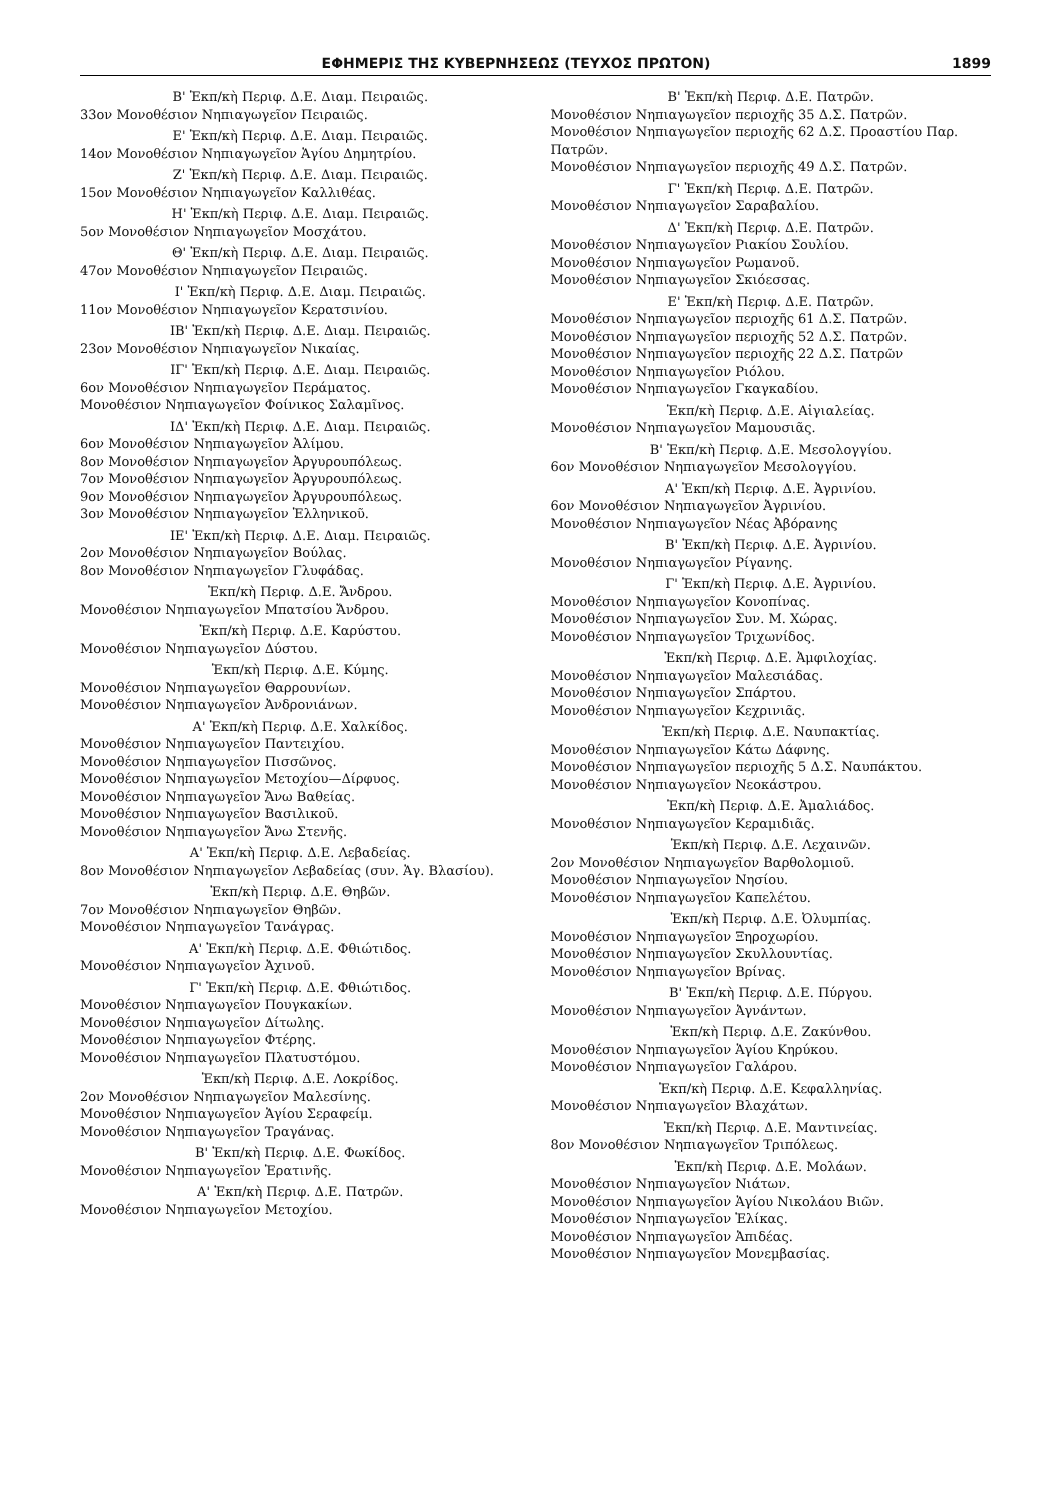ΕΦΗΜΕΡΙΣ ΤΗΣ ΚΥΒΕΡΝΗΣΕΩΣ (ΤΕΥΧΟΣ ΠΡΩΤΟΝ) 1899
Β' Ἐκπ/κὴ Περιφ. Δ.Ε. Διαμ. Πειραιῶς.
33ον Μονοθέσιον Νηπιαγωγεῖον Πειραιῶς.
Ε' Ἐκπ/κὴ Περιφ. Δ.Ε. Διαμ. Πειραιῶς.
14ον Μονοθέσιον Νηπιαγωγεῖον Ἁγίου Δημητρίου.
Ζ' Ἐκπ/κὴ Περιφ. Δ.Ε. Διαμ. Πειραιῶς.
15ον Μονοθέσιον Νηπιαγωγεῖον Καλλιθέας.
Η' Ἐκπ/κὴ Περιφ. Δ.Ε. Διαμ. Πειραιῶς.
5ον Μονοθέσιον Νηπιαγωγεῖον Μοσχάτου.
Θ' Ἐκπ/κὴ Περιφ. Δ.Ε. Διαμ. Πειραιῶς.
47ον Μονοθέσιον Νηπιαγωγεῖον Πειραιῶς.
Ι' Ἐκπ/κὴ Περιφ. Δ.Ε. Διαμ. Πειραιῶς.
11ον Μονοθέσιον Νηπιαγωγεῖον Κερατσινίου.
ΙΒ' Ἐκπ/κὴ Περιφ. Δ.Ε. Διαμ. Πειραιῶς.
23ον Μονοθέσιον Νηπιαγωγεῖον Νικαίας.
ΙΓ' Ἐκπ/κὴ Περιφ. Δ.Ε. Διαμ. Πειραιῶς.
6ον Μονοθέσιον Νηπιαγωγεῖον Περάματος.
Μονοθέσιον Νηπιαγωγεῖον Φοίνικος Σαλαμῖνος.
ΙΔ' Ἐκπ/κὴ Περιφ. Δ.Ε. Διαμ. Πειραιῶς.
6ον Μονοθέσιον Νηπιαγωγεῖον Ἀλίμου.
8ον Μονοθέσιον Νηπιαγωγεῖον Ἀργυρουπόλεως.
7ον Μονοθέσιον Νηπιαγωγεῖον Ἀργυρουπόλεως.
9ον Μονοθέσιον Νηπιαγωγεῖον Ἀργυρουπόλεως.
3ον Μονοθέσιον Νηπιαγωγεῖον Ἑλληνικοῦ.
ΙΕ' Ἐκπ/κὴ Περιφ. Δ.Ε. Διαμ. Πειραιῶς.
2ον Μονοθέσιον Νηπιαγωγεῖον Βούλας.
8ον Μονοθέσιον Νηπιαγωγεῖον Γλυφάδας.
Ἐκπ/κὴ Περιφ. Δ.Ε. Ἄνδρου.
Μονοθέσιον Νηπιαγωγεῖον Μπατσίου Ἄνδρου.
Ἐκπ/κὴ Περιφ. Δ.Ε. Καρύστου.
Μονοθέσιον Νηπιαγωγεῖον Δύστου.
Ἐκπ/κὴ Περιφ. Δ.Ε. Κύμης.
Μονοθέσιον Νηπιαγωγεῖον Θαρρουνίων.
Μονοθέσιον Νηπιαγωγεῖον Ἀνδρονιάνων.
Α' Ἐκπ/κὴ Περιφ. Δ.Ε. Χαλκίδος.
Μονοθέσιον Νηπιαγωγεῖον Παντειχίου.
Μονοθέσιον Νηπιαγωγεῖον Πισσῶνος.
Μονοθέσιον Νηπιαγωγεῖον Μετοχίου—Δίρφυος.
Μονοθέσιον Νηπιαγωγεῖον Ἄνω Βαθείας.
Μονοθέσιον Νηπιαγωγεῖον Βασιλικοῦ.
Μονοθέσιον Νηπιαγωγεῖον Ἄνω Στενῆς.
Α' Ἐκπ/κὴ Περιφ. Δ.Ε. Λεβαδείας.
8ον Μονοθέσιον Νηπιαγωγεῖον Λεβαδείας (συν. Ἁγ. Βλασίου).
Ἐκπ/κὴ Περιφ. Δ.Ε. Θηβῶν.
7ον Μονοθέσιον Νηπιαγωγεῖον Θηβῶν.
Μονοθέσιον Νηπιαγωγεῖον Τανάγρας.
Α' Ἐκπ/κὴ Περιφ. Δ.Ε. Φθιώτιδος.
Μονοθέσιον Νηπιαγωγεῖον Ἀχινοῦ.
Γ' Ἐκπ/κὴ Περιφ. Δ.Ε. Φθιώτιδος.
Μονοθέσιον Νηπιαγωγεῖον Πουγκακίων.
Μονοθέσιον Νηπιαγωγεῖον Δίτωλης.
Μονοθέσιον Νηπιαγωγεῖον Φτέρης.
Μονοθέσιον Νηπιαγωγεῖον Πλατυστόμου.
Ἐκπ/κὴ Περιφ. Δ.Ε. Λοκρίδος.
2ον Μονοθέσιον Νηπιαγωγεῖον Μαλεσίνης.
Μονοθέσιον Νηπιαγωγεῖον Ἁγίου Σεραφείμ.
Μονοθέσιον Νηπιαγωγεῖον Τραγάνας.
Β' Ἐκπ/κὴ Περιφ. Δ.Ε. Φωκίδος.
Μονοθέσιον Νηπιαγωγεῖον Ἐρατινῆς.
Α' Ἐκπ/κὴ Περιφ. Δ.Ε. Πατρῶν.
Μονοθέσιον Νηπιαγωγεῖον Μετοχίου.
Β' Ἐκπ/κὴ Περιφ. Δ.Ε. Πατρῶν.
Μονοθέσιον Νηπιαγωγεῖον περιοχῆς 35 Δ.Σ. Πατρῶν.
Μονοθέσιον Νηπιαγωγεῖον περιοχῆς 62 Δ.Σ. Προαστίου Παρ. Πατρῶν.
Μονοθέσιον Νηπιαγωγεῖον περιοχῆς 49 Δ.Σ. Πατρῶν.
Γ' Ἐκπ/κὴ Περιφ. Δ.Ε. Πατρῶν.
Μονοθέσιον Νηπιαγωγεῖον Σαραβαλίου.
Δ' Ἐκπ/κὴ Περιφ. Δ.Ε. Πατρῶν.
Μονοθέσιον Νηπιαγωγεῖον Ριακίου Σουλίου.
Μονοθέσιον Νηπιαγωγεῖον Ρωμανοῦ.
Μονοθέσιον Νηπιαγωγεῖον Σκιόεσσας.
Ε' Ἐκπ/κὴ Περιφ. Δ.Ε. Πατρῶν.
Μονοθέσιον Νηπιαγωγεῖον περιοχῆς 61 Δ.Σ. Πατρῶν.
Μονοθέσιον Νηπιαγωγεῖον περιοχῆς 52 Δ.Σ. Πατρῶν.
Μονοθέσιον Νηπιαγωγεῖον περιοχῆς 22 Δ.Σ. Πατρῶν
Μονοθέσιον Νηπιαγωγεῖον Ριόλου.
Μονοθέσιον Νηπιαγωγεῖον Γκαγκαδίου.
Ἐκπ/κὴ Περιφ. Δ.Ε. Αἰγιαλείας.
Μονοθέσιον Νηπιαγωγεῖον Μαμουσιᾶς.
Β' Ἐκπ/κὴ Περιφ. Δ.Ε. Μεσολογγίου.
6ον Μονοθέσιον Νηπιαγωγεῖον Μεσολογγίου.
Α' Ἐκπ/κὴ Περιφ. Δ.Ε. Ἀγρινίου.
6ον Μονοθέσιον Νηπιαγωγεῖον Ἀγρινίου.
Μονοθέσιον Νηπιαγωγεῖον Νέας Ἀβόρανης
Β' Ἐκπ/κὴ Περιφ. Δ.Ε. Ἀγρινίου.
Μονοθέσιον Νηπιαγωγεῖον Ρίγανης.
Γ' Ἐκπ/κὴ Περιφ. Δ.Ε. Ἀγρινίου.
Μονοθέσιον Νηπιαγωγεῖον Κονοπίνας.
Μονοθέσιον Νηπιαγωγεῖον Συν. Μ. Χώρας.
Μονοθέσιον Νηπιαγωγεῖον Τριχωνίδος.
Ἐκπ/κὴ Περιφ. Δ.Ε. Ἀμφιλοχίας.
Μονοθέσιον Νηπιαγωγεῖον Μαλεσιάδας.
Μονοθέσιον Νηπιαγωγεῖον Σπάρτου.
Μονοθέσιον Νηπιαγωγεῖον Κεχρινιᾶς.
Ἐκπ/κὴ Περιφ. Δ.Ε. Ναυπακτίας.
Μονοθέσιον Νηπιαγωγεῖον Κάτω Δάφνης.
Μονοθέσιον Νηπιαγωγεῖον περιοχῆς 5 Δ.Σ. Ναυπάκτου.
Μονοθέσιον Νηπιαγωγεῖον Νεοκάστρου.
Ἐκπ/κὴ Περιφ. Δ.Ε. Ἀμαλιάδος.
Μονοθέσιον Νηπιαγωγεῖον Κεραμιδιᾶς.
Ἐκπ/κὴ Περιφ. Δ.Ε. Λεχαινῶν.
2ον Μονοθέσιον Νηπιαγωγεῖον Βαρθολομιοῦ.
Μονοθέσιον Νηπιαγωγεῖον Νησίου.
Μονοθέσιον Νηπιαγωγεῖον Καπελέτου.
Ἐκπ/κὴ Περιφ. Δ.Ε. Ὀλυμπίας.
Μονοθέσιον Νηπιαγωγεῖον Ξηροχωρίου.
Μονοθέσιον Νηπιαγωγεῖον Σκυλλουντίας.
Μονοθέσιον Νηπιαγωγεῖον Βρίνας.
Β' Ἐκπ/κὴ Περιφ. Δ.Ε. Πύργου.
Μονοθέσιον Νηπιαγωγεῖον Ἀγνάντων.
Ἐκπ/κὴ Περιφ. Δ.Ε. Ζακύνθου.
Μονοθέσιον Νηπιαγωγεῖον Ἁγίου Κηρύκου.
Μονοθέσιον Νηπιαγωγεῖον Γαλάρου.
Ἐκπ/κὴ Περιφ. Δ.Ε. Κεφαλληνίας.
Μονοθέσιον Νηπιαγωγεῖον Βλαχάτων.
Ἐκπ/κὴ Περιφ. Δ.Ε. Μαντινείας.
8ον Μονοθέσιον Νηπιαγωγεῖον Τριπόλεως.
Ἐκπ/κὴ Περιφ. Δ.Ε. Μολάων.
Μονοθέσιον Νηπιαγωγεῖον Νιάτων.
Μονοθέσιον Νηπιαγωγεῖον Ἁγίου Νικολάου Βιῶν.
Μονοθέσιον Νηπιαγωγεῖον Ἑλίκας.
Μονοθέσιον Νηπιαγωγεῖον Ἀπιδέας.
Μονοθέσιον Νηπιαγωγεῖον Μονεμβασίας.